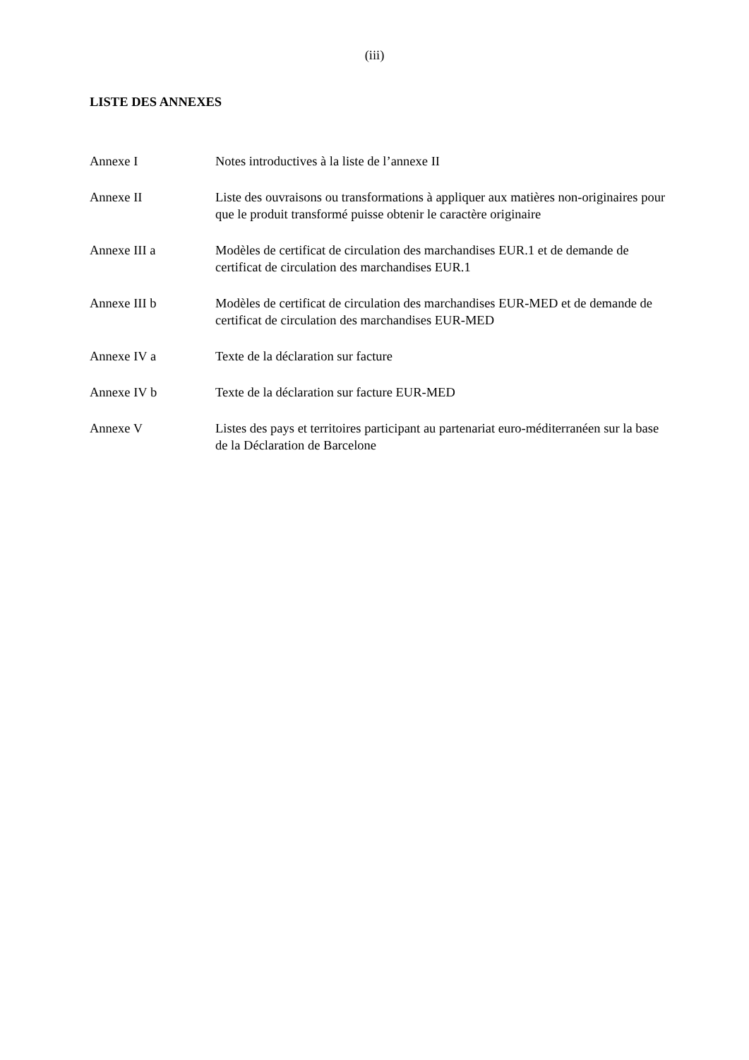(iii)
LISTE DES ANNEXES
Annexe I Notes introductives à la liste de l’annexe II
Annexe II Liste des ouvraisons ou transformations à appliquer aux matières non-originaires pour que le produit transformé puisse obtenir le caractère originaire
Annexe III a Modèles de certificat de circulation des marchandises EUR.1 et de demande de certificat de circulation des marchandises EUR.1
Annexe III b Modèles de certificat de circulation des marchandises EUR-MED et de demande de certificat de circulation des marchandises EUR-MED
Annexe IV a Texte de la déclaration sur facture
Annexe IV b Texte de la déclaration sur facture EUR-MED
Annexe V Listes des pays et territoires participant au partenariat euro-méditerranéen sur la base de la Déclaration de Barcelone